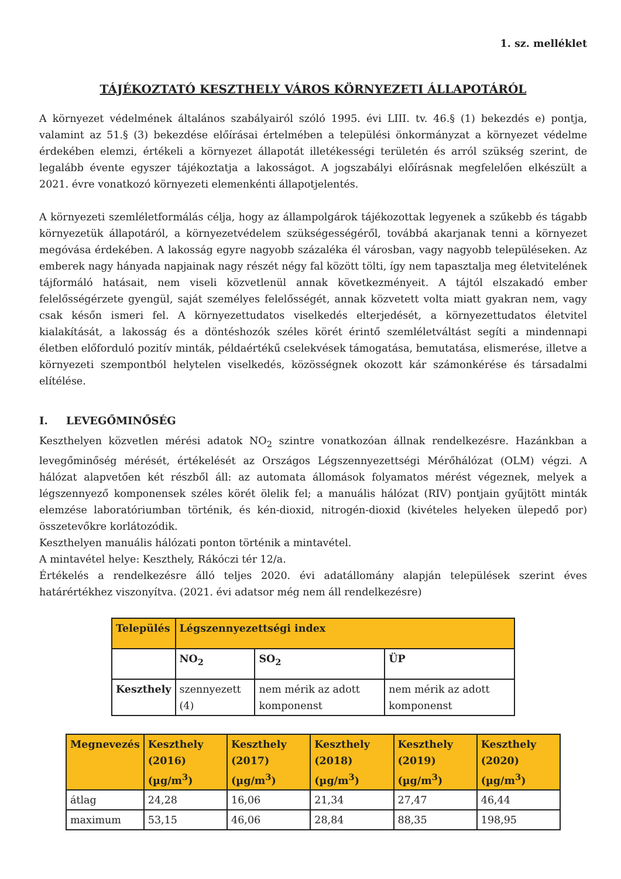1. sz. melléklet
TÁJÉKOZTATÓ KESZTHELY VÁROS KÖRNYEZETI ÁLLAPOTÁRÓL
A környezet védelmének általános szabályairól szóló 1995. évi LIII. tv. 46.§ (1) bekezdés e) pontja, valamint az 51.§ (3) bekezdése előírásai értelmében a települési önkormányzat a környezet védelme érdekében elemzi, értékeli a környezet állapotát illetékességi területén és arról szükség szerint, de legalább évente egyszer tájékoztatja a lakosságot. A jogszabályi előírásnak megfelelően elkészült a 2021. évre vonatkozó környezeti elemenkénti állapotjelentés.
A környezeti szemléletformálás célja, hogy az állampolgárok tájékozottak legyenek a szűkebb és tágabb környezetük állapotáról, a környezetvédelem szükségességéről, továbbá akarjanak tenni a környezet megóvása érdekében. A lakosság egyre nagyobb százaléka él városban, vagy nagyobb településeken. Az emberek nagy hányada napjainak nagy részét négy fal között tölti, így nem tapasztalja meg életvitelének tájformáló hatásait, nem viseli közvetlenül annak következményeit. A tájtól elszakadó ember felelősségérzete gyengül, saját személyes felelősségét, annak közvetett volta miatt gyakran nem, vagy csak későn ismeri fel. A környezettudatos viselkedés elterjedését, a környezettudatos életvitel kialakítását, a lakosság és a döntéshozók széles körét érintő szemléletváltást segíti a mindennapi életben előforduló pozitív minták, példaértékű cselekvések támogatása, bemutatása, elismerése, illetve a környezeti szempontból helytelen viselkedés, közösségnek okozott kár számonkérése és társadalmi elítélése.
I. LEVEGŐMINŐSÉG
Keszthelyen közvetlen mérési adatok NO<sub>2</sub> szintre vonatkozóan állnak rendelkezésre. Hazánkban a levegőminőség mérését, értékelését az Országos Légszennyezettségi Mérőhálózat (OLM) végzi. A hálózat alapvetően két részből áll: az automata állomások folyamatos mérést végeznek, melyek a légszennyező komponensek széles körét ölelik fel; a manuális hálózat (RIV) pontjain gyűjtött minták elemzése laboratóriumban történik, és kén-dioxid, nitrogén-dioxid (kivételes helyeken ülepedő por) összetevőkre korlátozódik.
Keszthelyen manuális hálózati ponton történik a mintavétel.
A mintavétel helye: Keszthely, Rákóczi tér 12/a.
Értékelés a rendelkezésre álló teljes 2020. évi adatállomány alapján települések szerint éves határértékhez viszonyítva. (2021. évi adatsor még nem áll rendelkezésre)
| Település | Légszennyezettségi index | | |
| --- | --- | --- | --- |
| | NO<sub>2</sub> | SO<sub>2</sub> | ÜP |
| Keszthely | szennyezett (4) | nem mérik az adott komponenst | nem mérik az adott komponenst |
| Megnevezés | Keszthely (2016) (µg/m<sup>3</sup>) | Keszthely (2017) (µg/m<sup>3</sup>) | Keszthely (2018) (µg/m<sup>3</sup>) | Keszthely (2019) (µg/m<sup>3</sup>) | Keszthely (2020) (µg/m<sup>3</sup>) |
| --- | --- | --- | --- | --- | --- |
| átlag | 24,28 | 16,06 | 21,34 | 27,47 | 46,44 |
| maximum | 53,15 | 46,06 | 28,84 | 88,35 | 198,95 |